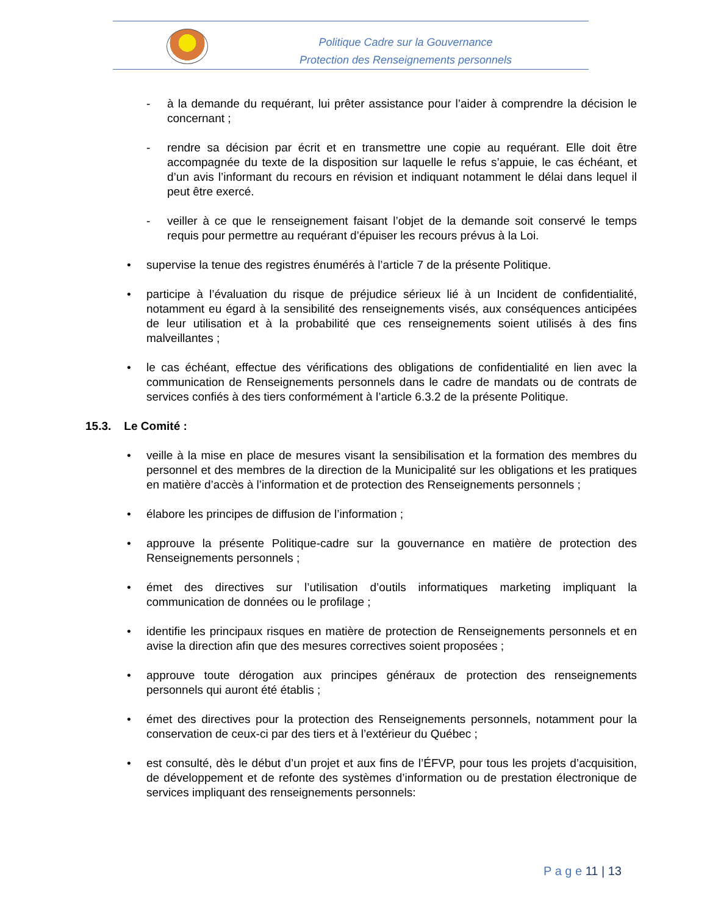Politique Cadre sur la Gouvernance
Protection des Renseignements personnels
- à la demande du requérant, lui prêter assistance pour l’aider à comprendre la décision le concernant ;
- rendre sa décision par écrit et en transmettre une copie au requérant. Elle doit être accompagnée du texte de la disposition sur laquelle le refus s’appuie, le cas échéant, et d’un avis l’informant du recours en révision et indiquant notamment le délai dans lequel il peut être exercé.
- veiller à ce que le renseignement faisant l’objet de la demande soit conservé le temps requis pour permettre au requérant d’épuiser les recours prévus à la Loi.
• supervise la tenue des registres énumérés à l’article 7 de la présente Politique.
• participe à l’évaluation du risque de préjudice sérieux lié à un Incident de confidentialité, notamment eu égard à la sensibilité des renseignements visés, aux conséquences anticipées de leur utilisation et à la probabilité que ces renseignements soient utilisés à des fins malveillantes ;
• le cas échéant, effectue des vérifications des obligations de confidentialité en lien avec la communication de Renseignements personnels dans le cadre de mandats ou de contrats de services confiés à des tiers conformément à l’article 6.3.2 de la présente Politique.
15.3. Le Comité :
• veille à la mise en place de mesures visant la sensibilisation et la formation des membres du personnel et des membres de la direction de la Municipalité sur les obligations et les pratiques en matière d’accès à l’information et de protection des Renseignements personnels ;
• élabore les principes de diffusion de l’information ;
• approuve la présente Politique-cadre sur la gouvernance en matière de protection des Renseignements personnels ;
• émet des directives sur l’utilisation d’outils informatiques marketing impliquant la communication de données ou le profilage ;
• identifie les principaux risques en matière de protection de Renseignements personnels et en avise la direction afin que des mesures correctives soient proposées ;
• approuve toute dérogation aux principes généraux de protection des renseignements personnels qui auront été établis ;
• émet des directives pour la protection des Renseignements personnels, notamment pour la conservation de ceux-ci par des tiers et à l’extérieur du Québec ;
• est consulté, dès le début d’un projet et aux fins de l’ÉFVP, pour tous les projets d’acquisition, de développement et de refonte des systèmes d’information ou de prestation électronique de services impliquant des renseignements personnels:
P a g e 11 | 13